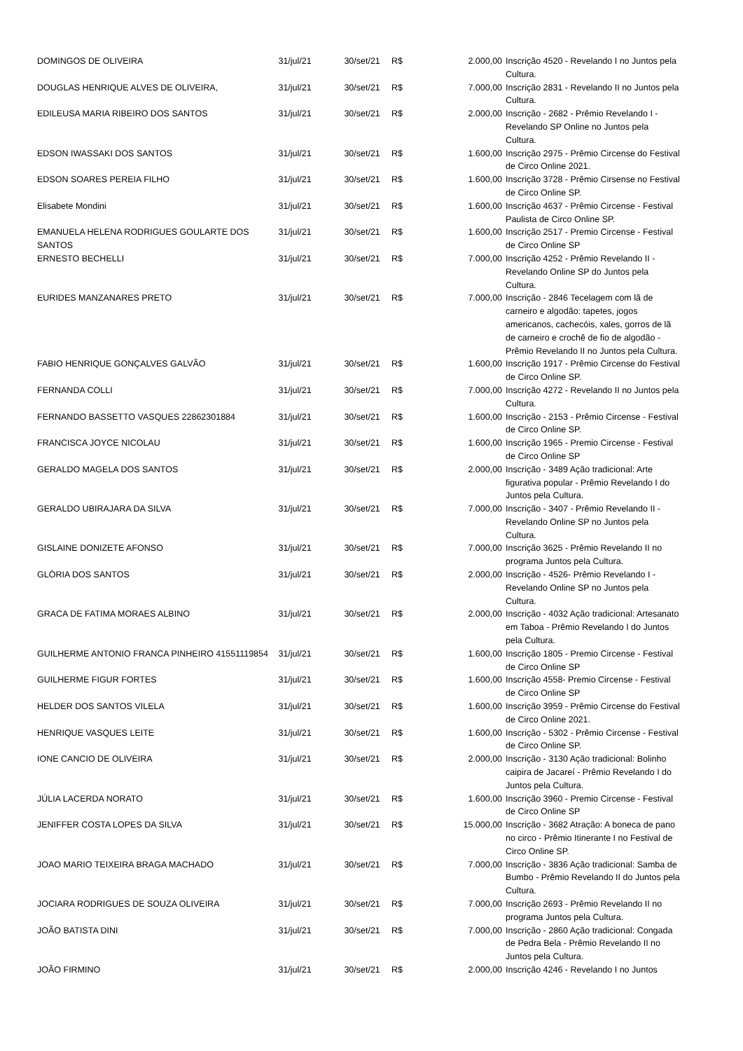| DOMINGOS DE OLIVEIRA | 31/jul/21 | 30/set/21 | R$ | 2.000,00 | Inscrição 4520 - Revelando I no Juntos pela Cultura. |
| DOUGLAS HENRIQUE ALVES DE OLIVEIRA, | 31/jul/21 | 30/set/21 | R$ | 7.000,00 | Inscrição 2831 - Revelando II no Juntos pela Cultura. |
| EDILEUSA MARIA RIBEIRO DOS SANTOS | 31/jul/21 | 30/set/21 | R$ | 2.000,00 | Inscrição - 2682 - Prêmio Revelando I - Revelando SP Online no Juntos pela Cultura. |
| EDSON IWASSAKI DOS SANTOS | 31/jul/21 | 30/set/21 | R$ | 1.600,00 | Inscrição 2975 - Prêmio Circense do Festival de Circo Online 2021. |
| EDSON SOARES PEREIA FILHO | 31/jul/21 | 30/set/21 | R$ | 1.600,00 | Inscrição 3728 - Prêmio Cirsense no Festival de Circo Online SP. |
| Elisabete Mondini | 31/jul/21 | 30/set/21 | R$ | 1.600,00 | Inscrição 4637 - Prêmio Circense - Festival Paulista de Circo Online SP. |
| EMANUELA HELENA RODRIGUES GOULARTE DOS SANTOS | 31/jul/21 | 30/set/21 | R$ | 1.600,00 | Inscrição 2517 - Premio Circense - Festival de Circo Online SP |
| ERNESTO BECHELLI | 31/jul/21 | 30/set/21 | R$ | 7.000,00 | Inscrição 4252 - Prêmio Revelando II - Revelando Online SP do Juntos pela Cultura. |
| EURIDES MANZANARES PRETO | 31/jul/21 | 30/set/21 | R$ | 7.000,00 | Inscrição - 2846 Tecelagem com lã de carneiro e algodão: tapetes, jogos americanos, cachecóis, xales, gorros de lã de carneiro e crochê de fio de algodão - Prêmio Revelando II no Juntos pela Cultura. |
| FABIO HENRIQUE GONÇALVES GALVÃO | 31/jul/21 | 30/set/21 | R$ | 1.600,00 | Inscrição 1917 - Prêmio Circense do Festival de Circo Online SP. |
| FERNANDA COLLI | 31/jul/21 | 30/set/21 | R$ | 7.000,00 | Inscrição 4272 - Revelando II no Juntos pela Cultura. |
| FERNANDO BASSETTO VASQUES 22862301884 | 31/jul/21 | 30/set/21 | R$ | 1.600,00 | Inscrição - 2153 - Prêmio Circense - Festival de Circo Online SP. |
| FRANCISCA JOYCE NICOLAU | 31/jul/21 | 30/set/21 | R$ | 1.600,00 | Inscrição 1965 - Premio Circense - Festival de Circo Online SP |
| GERALDO MAGELA DOS SANTOS | 31/jul/21 | 30/set/21 | R$ | 2.000,00 | Inscrição - 3489 Ação tradicional: Arte figurativa popular - Prêmio Revelando I do Juntos pela Cultura. |
| GERALDO UBIRAJARA DA SILVA | 31/jul/21 | 30/set/21 | R$ | 7.000,00 | Inscrição - 3407 - Prêmio Revelando II - Revelando Online SP no Juntos pela Cultura. |
| GISLAINE DONIZETE AFONSO | 31/jul/21 | 30/set/21 | R$ | 7.000,00 | Inscrição 3625 - Prêmio Revelando II no programa Juntos pela Cultura. |
| GLÓRIA DOS SANTOS | 31/jul/21 | 30/set/21 | R$ | 2.000,00 | Inscrição - 4526- Prêmio Revelando I - Revelando Online SP no Juntos pela Cultura. |
| GRACA DE FATIMA MORAES ALBINO | 31/jul/21 | 30/set/21 | R$ | 2.000,00 | Inscrição - 4032 Ação tradicional: Artesanato em Taboa - Prêmio Revelando I do Juntos pela Cultura. |
| GUILHERME ANTONIO FRANCA PINHEIRO 41551119854 | 31/jul/21 | 30/set/21 | R$ | 1.600,00 | Inscrição 1805 - Premio Circense - Festival de Circo Online SP |
| GUILHERME FIGUR FORTES | 31/jul/21 | 30/set/21 | R$ | 1.600,00 | Inscrição 4558- Premio Circense - Festival de Circo Online SP |
| HELDER DOS SANTOS VILELA | 31/jul/21 | 30/set/21 | R$ | 1.600,00 | Inscrição 3959 - Prêmio Circense do Festival de Circo Online 2021. |
| HENRIQUE VASQUES LEITE | 31/jul/21 | 30/set/21 | R$ | 1.600,00 | Inscrição - 5302 - Prêmio Circense - Festival de Circo Online SP. |
| IONE CANCIO DE OLIVEIRA | 31/jul/21 | 30/set/21 | R$ | 2.000,00 | Inscrição - 3130 Ação tradicional: Bolinho caipira de Jacareí - Prêmio Revelando I do Juntos pela Cultura. |
| JÚLIA LACERDA NORATO | 31/jul/21 | 30/set/21 | R$ | 1.600,00 | Inscrição 3960 - Premio Circense - Festival de Circo Online SP |
| JENIFFER COSTA LOPES DA SILVA | 31/jul/21 | 30/set/21 | R$ | 15.000,00 | Inscrição - 3682 Atração: A boneca de pano no circo - Prêmio Itinerante I no Festival de Circo Online SP. |
| JOAO MARIO TEIXEIRA BRAGA MACHADO | 31/jul/21 | 30/set/21 | R$ | 7.000,00 | Inscrição - 3836 Ação tradicional: Samba de Bumbo - Prêmio Revelando II do Juntos pela Cultura. |
| JOCIARA RODRIGUES DE SOUZA OLIVEIRA | 31/jul/21 | 30/set/21 | R$ | 7.000,00 | Inscrição 2693 - Prêmio Revelando II no programa Juntos pela Cultura. |
| JOÃO BATISTA DINI | 31/jul/21 | 30/set/21 | R$ | 7.000,00 | Inscrição - 2860 Ação tradicional: Congada de Pedra Bela - Prêmio Revelando II no Juntos pela Cultura. |
| JOÃO FIRMINO | 31/jul/21 | 30/set/21 | R$ | 2.000,00 | Inscrição 4246 - Revelando I no Juntos |